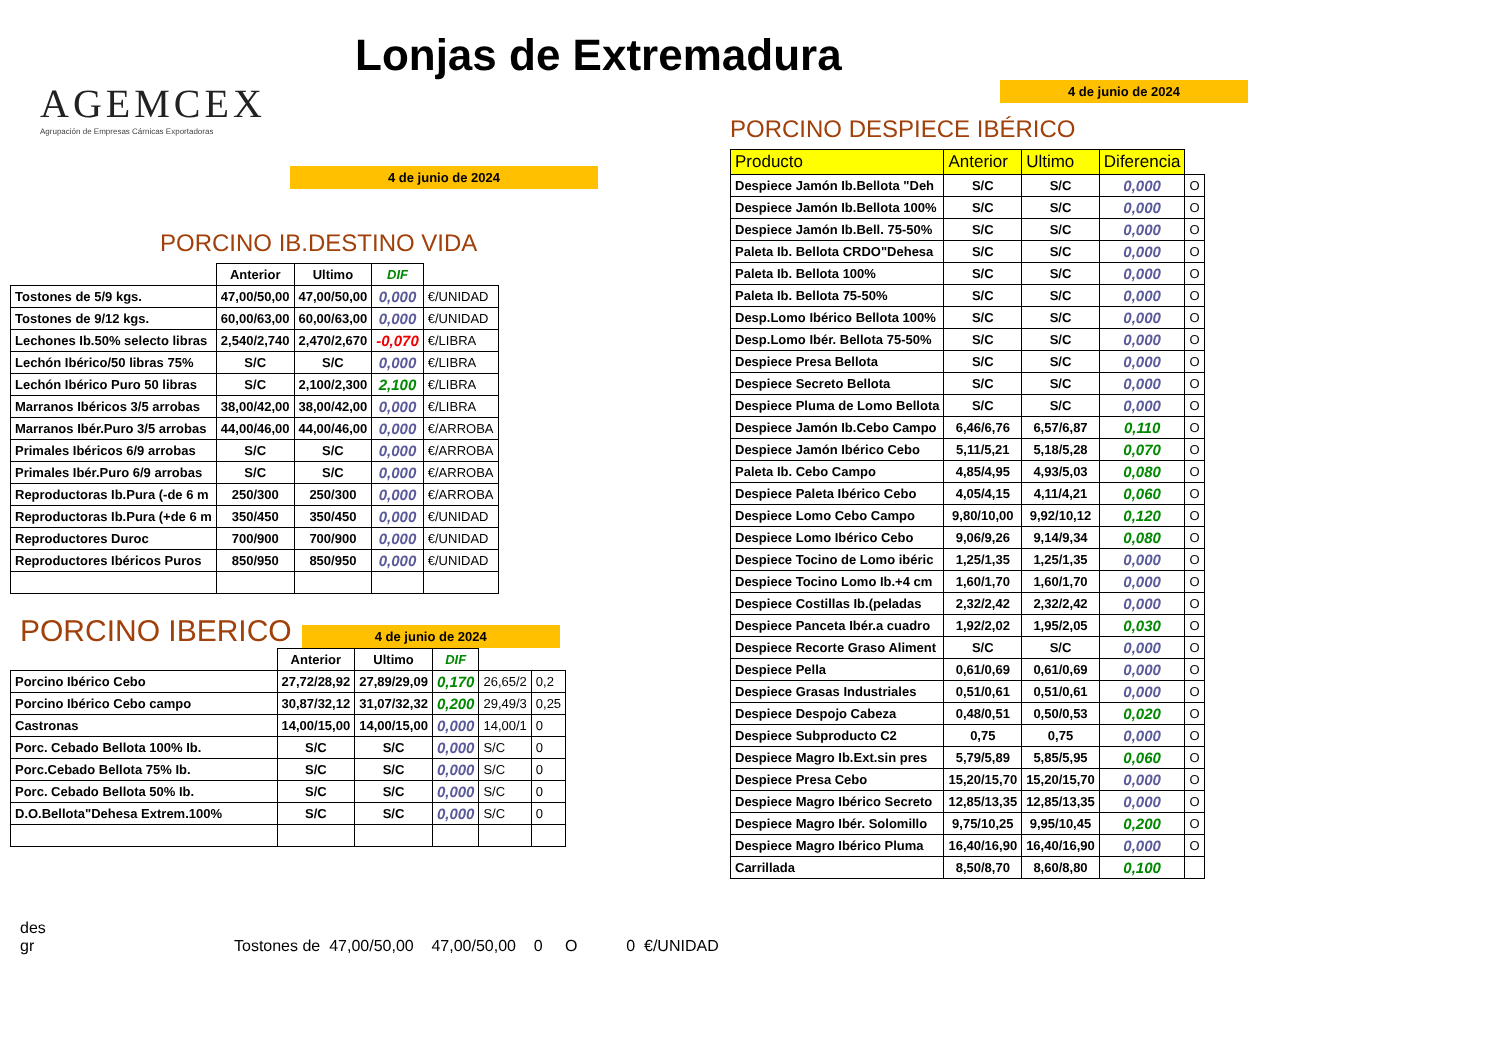Lonjas de Extremadura
AGEMCEX
Agrupación de Empresas Cárnicas Exportadoras
4 de junio de 2024
PORCINO IB.DESTINO VIDA
| | Anterior | Ultimo | DIF | |
| --- | --- | --- | --- | --- |
| Tostones de 5/9 kgs. | 47,00/50,00 | 47,00/50,00 | 0,000 | €/UNIDAD |
| Tostones de 9/12 kgs. | 60,00/63,00 | 60,00/63,00 | 0,000 | €/UNIDAD |
| Lechones Ib.50% selecto libras | 2,540/2,740 | 2,470/2,670 | -0,070 | €/LIBRA |
| Lechón Ibérico/50 libras 75% | S/C | S/C | 0,000 | €/LIBRA |
| Lechón Ibérico Puro 50 libras | S/C | 2,100/2,300 | 2,100 | €/LIBRA |
| Marranos Ibéricos 3/5 arrobas | 38,00/42,00 | 38,00/42,00 | 0,000 | €/LIBRA |
| Marranos Ibér.Puro 3/5 arrobas | 44,00/46,00 | 44,00/46,00 | 0,000 | €/ARROBA |
| Primales Ibéricos 6/9 arrobas | S/C | S/C | 0,000 | €/ARROBA |
| Primales Ibér.Puro 6/9 arrobas | S/C | S/C | 0,000 | €/ARROBA |
| Reproductoras Ib.Pura (-de 6 m | 250/300 | 250/300 | 0,000 | €/ARROBA |
| Reproductoras Ib.Pura (+de 6 m | 350/450 | 350/450 | 0,000 | €/UNIDAD |
| Reproductores Duroc | 700/900 | 700/900 | 0,000 | €/UNIDAD |
| Reproductores Ibéricos Puros | 850/950 | 850/950 | 0,000 | €/UNIDAD |
PORCINO IBERICO
4 de junio de 2024
| | Anterior | Ultimo | DIF | | |
| --- | --- | --- | --- | --- | --- |
| Porcino Ibérico Cebo | 27,72/28,92 | 27,89/29,09 | 0,170 | 26,65/2 | 0,2 |
| Porcino Ibérico Cebo campo | 30,87/32,12 | 31,07/32,32 | 0,200 | 29,49/3 | 0,25 |
| Castronas | 14,00/15,00 | 14,00/15,00 | 0,000 | 14,00/1 | 0 |
| Porc. Cebado Bellota 100% Ib. | S/C | S/C | 0,000 | S/C | 0 |
| Porc.Cebado Bellota 75% Ib. | S/C | S/C | 0,000 | S/C | 0 |
| Porc. Cebado Bellota 50% Ib. | S/C | S/C | 0,000 | S/C | 0 |
| D.O.Bellota"Dehesa Extrem.100% | S/C | S/C | 0,000 | S/C | 0 |
4 de junio de 2024
PORCINO DESPIECE IBÉRICO
| Producto | Anterior | Ultimo | Diferencia | |
| --- | --- | --- | --- | --- |
| Despiece Jamón Ib.Bellota "Deh | S/C | S/C | 0,000 | O |
| Despiece Jamón Ib.Bellota 100% | S/C | S/C | 0,000 | O |
| Despiece Jamón Ib.Bell. 75-50% | S/C | S/C | 0,000 | O |
| Paleta Ib. Bellota CRDO"Dehesa | S/C | S/C | 0,000 | O |
| Paleta Ib. Bellota 100% | S/C | S/C | 0,000 | O |
| Paleta Ib. Bellota 75-50% | S/C | S/C | 0,000 | O |
| Desp.Lomo Ibérico Bellota 100% | S/C | S/C | 0,000 | O |
| Desp.Lomo Ibér. Bellota 75-50% | S/C | S/C | 0,000 | O |
| Despiece Presa Bellota | S/C | S/C | 0,000 | O |
| Despiece Secreto Bellota | S/C | S/C | 0,000 | O |
| Despiece Pluma de Lomo Bellota | S/C | S/C | 0,000 | O |
| Despiece Jamón Ib.Cebo Campo | 6,46/6,76 | 6,57/6,87 | 0,110 | O |
| Despiece Jamón Ibérico Cebo | 5,11/5,21 | 5,18/5,28 | 0,070 | O |
| Paleta Ib. Cebo Campo | 4,85/4,95 | 4,93/5,03 | 0,080 | O |
| Despiece Paleta Ibérico Cebo | 4,05/4,15 | 4,11/4,21 | 0,060 | O |
| Despiece Lomo Cebo Campo | 9,80/10,00 | 9,92/10,12 | 0,120 | O |
| Despiece Lomo Ibérico Cebo | 9,06/9,26 | 9,14/9,34 | 0,080 | O |
| Despiece Tocino de Lomo ibéric | 1,25/1,35 | 1,25/1,35 | 0,000 | O |
| Despiece Tocino Lomo Ib.+4 cm | 1,60/1,70 | 1,60/1,70 | 0,000 | O |
| Despiece Costillas Ib.(peladas | 2,32/2,42 | 2,32/2,42 | 0,000 | O |
| Despiece Panceta Ibér.a cuadro | 1,92/2,02 | 1,95/2,05 | 0,030 | O |
| Despiece Recorte Graso Aliment | S/C | S/C | 0,000 | O |
| Despiece Pella | 0,61/0,69 | 0,61/0,69 | 0,000 | O |
| Despiece Grasas Industriales | 0,51/0,61 | 0,51/0,61 | 0,000 | O |
| Despiece Despojo Cabeza | 0,48/0,51 | 0,50/0,53 | 0,020 | O |
| Despiece Subproducto C2 | 0,75 | 0,75 | 0,000 | O |
| Despiece Magro Ib.Ext.sin pres | 5,79/5,89 | 5,85/5,95 | 0,060 | O |
| Despiece Presa Cebo | 15,20/15,70 | 15,20/15,70 | 0,000 | O |
| Despiece Magro Ibérico Secreto | 12,85/13,35 | 12,85/13,35 | 0,000 | O |
| Despiece Magro Ibér. Solomillo | 9,75/10,25 | 9,95/10,45 | 0,200 | O |
| Despiece Magro Ibérico Pluma | 16,40/16,90 | 16,40/16,90 | 0,000 | O |
| Carrillada | 8,50/8,70 | 8,60/8,80 | 0,100 | |
des gr Tostones de 47,00/50,00 47,00/50,00 0 O 0 €/UNIDAD